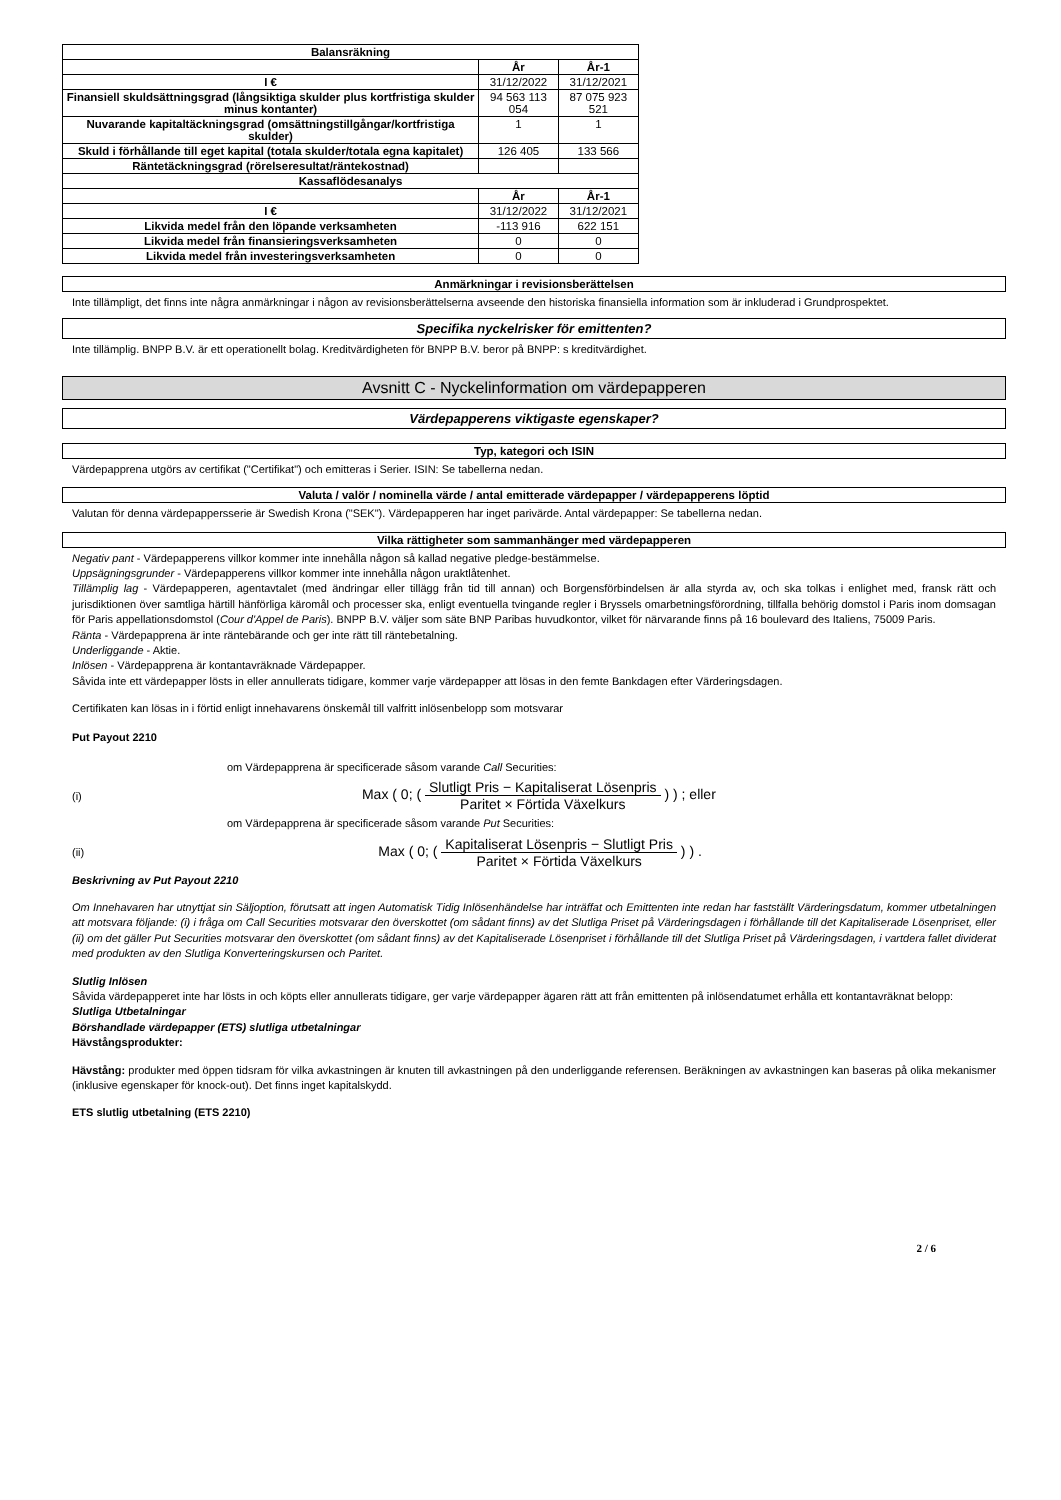| Balansräkning | | |
| --- | --- | --- |
| | År | År-1 |
| I € | 31/12/2022 | 31/12/2021 |
| Finansiell skuldsättningsgrad (långsiktiga skulder plus kortfristiga skulder minus kontanter) | 94 563 113 054 | 87 075 923 521 |
| Nuvarande kapitaltäckningsgrad (omsättningstillgångar/kortfristiga skulder) | 1 | 1 |
| Skuld i förhållande till eget kapital (totala skulder/totala egna kapitalet) | 126 405 | 133 566 |
| Räntetäckningsgrad (rörelseresultat/räntekostnad) | | |
| Kassaflödesanalys | | |
| | År | År-1 |
| I € | 31/12/2022 | 31/12/2021 |
| Likvida medel från den löpande verksamheten | -113 916 | 622 151 |
| Likvida medel från finansieringsverksamheten | 0 | 0 |
| Likvida medel från investeringsverksamheten | 0 | 0 |
Anmärkningar i revisionsberättelsen
Inte tillämpligt, det finns inte några anmärkningar i någon av revisionsberättelserna avseende den historiska finansiella information som är inkluderad i Grundprospektet.
Specifika nyckelrisker för emittenten?
Inte tillämplig. BNPP B.V. är ett operationellt bolag. Kreditvärdigheten för BNPP B.V. beror på BNPP: s kreditvärdighet.
Avsnitt C - Nyckelinformation om värdepapperen
Värdepapperens viktigaste egenskaper?
Typ, kategori och ISIN
Värdepapprena utgörs av certifikat ("Certifikat") och emitteras i Serier. ISIN: Se tabellerna nedan.
Valuta / valör / nominella värde / antal emitterade värdepapper / värdepapperens löptid
Valutan för denna värdepappersserie är Swedish Krona ("SEK"). Värdepapperen har inget parivärde. Antal värdepapper: Se tabellerna nedan.
Vilka rättigheter som sammanhänger med värdepapperen
Negativ pant - Värdepapperens villkor kommer inte innehålla någon så kallad negative pledge-bestämmelse.
Uppsägningsgrunder - Värdepapperens villkor kommer inte innehålla någon uraktlåtenhet.
Tillämplig lag - Värdepapperen, agentavtalet (med ändringar eller tillägg från tid till annan) och Borgensförbindelsen är alla styrda av, och ska tolkas i enlighet med, fransk rätt och jurisdiktionen över samtliga härtill hänförliga käromål och processer ska, enligt eventuella tvingande regler i Bryssels omarbetningsförordning, tillfalla behörig domstol i Paris inom domsagan för Paris appellationsdomstol (Cour d'Appel de Paris). BNPP B.V. väljer som säte BNP Paribas huvudkontor, vilket för närvarande finns på 16 boulevard des Italiens, 75009 Paris.
Ränta - Värdepapprena är inte räntebärande och ger inte rätt till räntebetalning.
Underliggande - Aktie.
Inlösen - Värdepapprena är kontantavräknade Värdepapper.
Såvida inte ett värdepapper lösts in eller annullerats tidigare, kommer varje värdepapper att lösas in den femte Bankdagen efter Värderingsdagen.
Certifikaten kan lösas in i förtid enligt innehavarens önskemål till valfritt inlösenbelopp som motsvarar
Put Payout 2210
om Värdepapprena är specificerade såsom varande Call Securities:
(i) Max ( 0; ( Slutligt Pris − Kapitaliserat Lösenpris Paritet × Förtida Växelkurs ) ) ; eller
om Värdepapprena är specificerade såsom varande Put Securities:
(ii) Max ( 0; ( Kapitaliserat Lösenpris − Slutligt Pris Paritet × Förtida Växelkurs ) ) .
Beskrivning av Put Payout 2210
Om Innehavaren har utnyttjat sin Säljoption, förutsatt att ingen Automatisk Tidig Inlösenhändelse har inträffat och Emittenten inte redan har fastställt Värderingsdatum, kommer utbetalningen att motsvara följande: (i) i fråga om Call Securities motsvarar den överskottet (om sådant finns) av det Slutliga Priset på Värderingsdagen i förhållande till det Kapitaliserade Lösenpriset, eller (ii) om det gäller Put Securities motsvarar den överskottet (om sådant finns) av det Kapitaliserade Lösenpriset i förhållande till det Slutliga Priset på Värderingsdagen, i vartdera fallet dividerat med produkten av den Slutliga Konverteringskursen och Paritet.
Slutlig Inlösen
Såvida värdepapperet inte har lösts in och köpts eller annullerats tidigare, ger varje värdepapper ägaren rätt att från emittenten på inlösendatumet erhålla ett kontantavräknat belopp:
Slutliga Utbetalningar
Börshandlade värdepapper (ETS) slutliga utbetalningar
Hävstångsprodukter:
Hävstång: produkter med öppen tidsram för vilka avkastningen är knuten till avkastningen på den underliggande referensen. Beräkningen av avkastningen kan baseras på olika mekanismer (inklusive egenskaper för knock-out). Det finns inget kapitalskydd.
ETS slutlig utbetalning (ETS 2210)
2 / 6